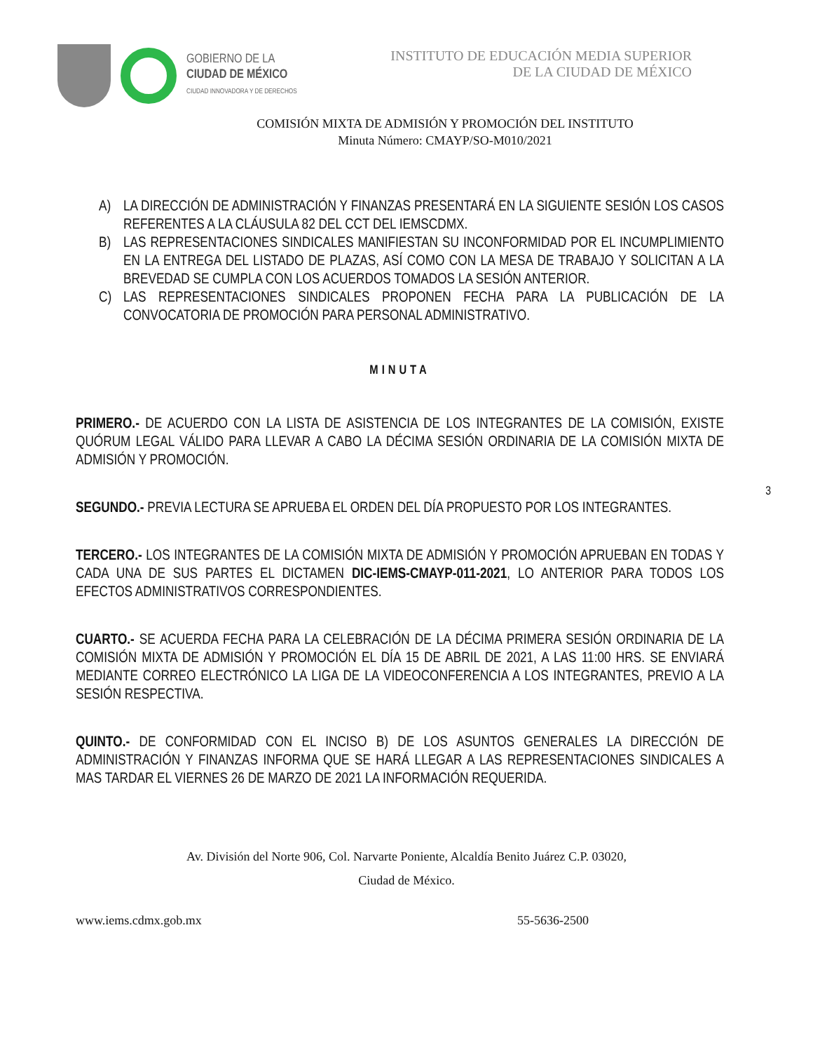GOBIERNO DE LA
CIUDAD DE MÉXICO
CIUDAD INNOVADORA Y DE DERECHOS
INSTITUTO DE EDUCACIÓN MEDIA SUPERIOR
DE LA CIUDAD DE MÉXICO
COMISIÓN MIXTA DE ADMISIÓN Y PROMOCIÓN DEL INSTITUTO
Minuta Número: CMAYP/SO-M010/2021
A) LA DIRECCIÓN DE ADMINISTRACIÓN Y FINANZAS PRESENTARÁ EN LA SIGUIENTE SESIÓN LOS CASOS REFERENTES A LA CLÁUSULA 82 DEL CCT DEL IEMSCDMX.
B) LAS REPRESENTACIONES SINDICALES MANIFIESTAN SU INCONFORMIDAD POR EL INCUMPLIMIENTO EN LA ENTREGA DEL LISTADO DE PLAZAS, ASÍ COMO CON LA MESA DE TRABAJO Y SOLICITAN A LA BREVEDAD SE CUMPLA CON LOS ACUERDOS TOMADOS LA SESIÓN ANTERIOR.
C) LAS REPRESENTACIONES SINDICALES PROPONEN FECHA PARA LA PUBLICACIÓN DE LA CONVOCATORIA DE PROMOCIÓN PARA PERSONAL ADMINISTRATIVO.
MINUTA
PRIMERO.- DE ACUERDO CON LA LISTA DE ASISTENCIA DE LOS INTEGRANTES DE LA COMISIÓN, EXISTE QUÓRUM LEGAL VÁLIDO PARA LLEVAR A CABO LA DÉCIMA SESIÓN ORDINARIA DE LA COMISIÓN MIXTA DE ADMISIÓN Y PROMOCIÓN.
SEGUNDO.- PREVIA LECTURA SE APRUEBA EL ORDEN DEL DÍA PROPUESTO POR LOS INTEGRANTES.
TERCERO.- LOS INTEGRANTES DE LA COMISIÓN MIXTA DE ADMISIÓN Y PROMOCIÓN APRUEBAN EN TODAS Y CADA UNA DE SUS PARTES EL DICTAMEN DIC-IEMS-CMAYP-011-2021, LO ANTERIOR PARA TODOS LOS EFECTOS ADMINISTRATIVOS CORRESPONDIENTES.
CUARTO.- SE ACUERDA FECHA PARA LA CELEBRACIÓN DE LA DÉCIMA PRIMERA SESIÓN ORDINARIA DE LA COMISIÓN MIXTA DE ADMISIÓN Y PROMOCIÓN EL DÍA 15 DE ABRIL DE 2021, A LAS 11:00 HRS. SE ENVIARÁ MEDIANTE CORREO ELECTRÓNICO LA LIGA DE LA VIDEOCONFERENCIA A LOS INTEGRANTES, PREVIO A LA SESIÓN RESPECTIVA.
QUINTO.- DE CONFORMIDAD CON EL INCISO B) DE LOS ASUNTOS GENERALES LA DIRECCIÓN DE ADMINISTRACIÓN Y FINANZAS INFORMA QUE SE HARÁ LLEGAR A LAS REPRESENTACIONES SINDICALES A MAS TARDAR EL VIERNES 26 DE MARZO DE 2021 LA INFORMACIÓN REQUERIDA.
3
Av. División del Norte 906, Col. Narvarte Poniente, Alcaldía Benito Juárez C.P. 03020,
Ciudad de México.
www.iems.cdmx.gob.mx 55-5636-2500